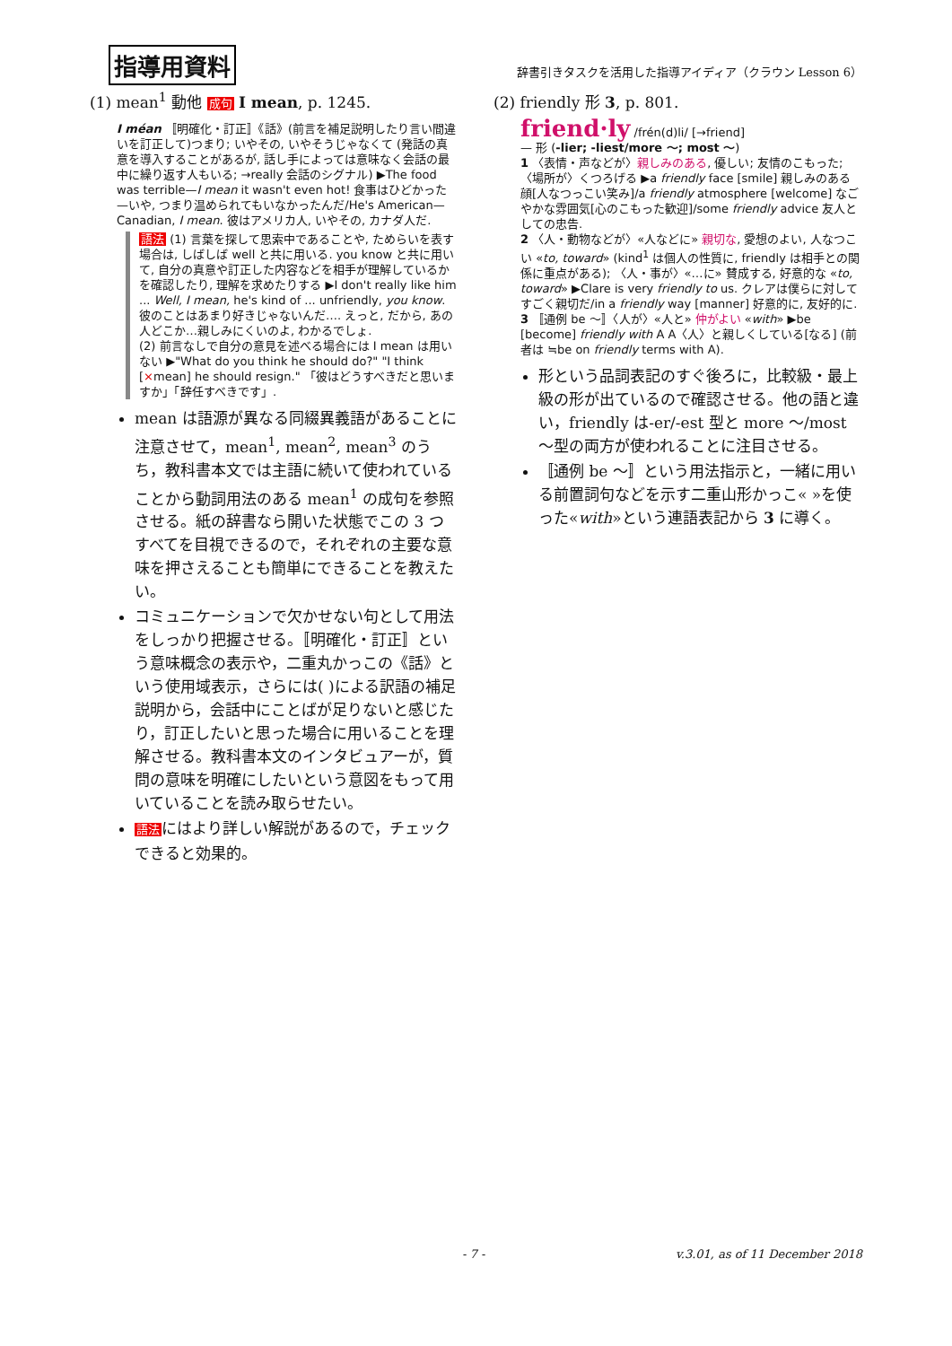指導用資料
辞書引きタスクを活用した指導アイディア（クラウン Lesson 6）
(1) mean<sup>1</sup> 動他 成句 I mean, p. 1245.
I méan 〚明確化・訂正〛《話》(前言を補足説明したり言い間違いを訂正して)つまり; いやその, いやそうじゃなくて (発話の真意を導入することがあるが, 話し手によっては意味なく会話の最中に繰り返す人もいる; →really 会話のシグナル) ▶The food was terrible—I mean it wasn't even hot! 食事はひどかった—いや, つまり温められてもいなかったんだ/He's American—Canadian, I mean. 彼はアメリカ人, いやその, カナダ人だ.
語法 (1) 言葉を探して思索中であることや, ためらいを表す場合は, しばしば well と共に用いる. you know と共に用いて, 自分の真意や訂正した内容などを相手が理解しているかを確認したり, 理解を求めたりする ▶I don't really like him ... Well, I mean, he's kind of ... unfriendly, you know. 彼のことはあまり好きじゃないんだ…. えっと, だから, あの人どこか…親しみにくいのよ, わかるでしょ.
(2) 前言なしで自分の意見を述べる場合には I mean は用いない ▶"What do you think he should do?" "I think [×mean] he should resign." 「彼はどうすべきだと思いますか」「辞任すべきです」.
mean は語源が異なる同綴異義語があることに注意させて，mean<sup>1</sup>, mean<sup>2</sup>, mean<sup>3</sup> のうち，教科書本文では主語に続いて使われていることから動詞用法のある mean<sup>1</sup> の成句を参照させる。紙の辞書なら開いた状態でこの 3 つすべてを目視できるので，それぞれの主要な意味を押さえることも簡単にできることを教えたい。
コミュニケーションで欠かせない句として用法をしっかり把握させる。〚明確化・訂正〛という意味概念の表示や，二重丸かっこの《話》という使用域表示，さらには( )による訳語の補足説明から，会話中にことばが足りないと感じたり，訂正したいと思った場合に用いることを理解させる。教科書本文のインタビュアーが，質問の意味を明確にしたいという意図をもって用いていることを読み取らせたい。
語法にはより詳しい解説があるので，チェックできると効果的。
(2) friendly 形 3, p. 801.
friend·ly /frén(d)li/ [→friend]
— 形 (-lier; -liest/more ～; most ～)
1 〈表情・声などが〉親しみのある, 優しい; 友情のこもった; 〈場所が〉くつろげる ▶a friendly face [smile] 親しみのある顔[人なつっこい笑み]/a friendly atmosphere [welcome] なごやかな雰囲気[心のこもった歓迎]/some friendly advice 友人としての忠告.
2 〈人・動物などが〉«人などに» 親切な, 愛想のよい, 人なつこい «to, toward» (kind<sup>1</sup> は個人の性質に, friendly は相手との関係に重点がある); 〈人・事が〉«…に» 賛成する, 好意的な «to, toward» ▶Clare is very friendly to us. クレアは僕らに対してすごく親切だ/in a friendly way [manner] 好意的に, 友好的に.
3 〚通例 be ～〛〈人が〉«人と» 仲がよい «with» ▶be [become] friendly with A A〈人〉と親しくしている[なる] (前者は ≒be on friendly terms with A).
形という品詞表記のすぐ後ろに，比較級・最上級の形が出ているので確認させる。他の語と違い，friendly は-er/-est 型と more ～/most ～型の両方が使われることに注目させる。
〚通例 be ～〛という用法指示と，一緒に用いる前置詞句などを示す二重山形かっこ« »を使った«with»という連語表記から 3 に導く。
- 7 - v.3.01, as of 11 December 2018